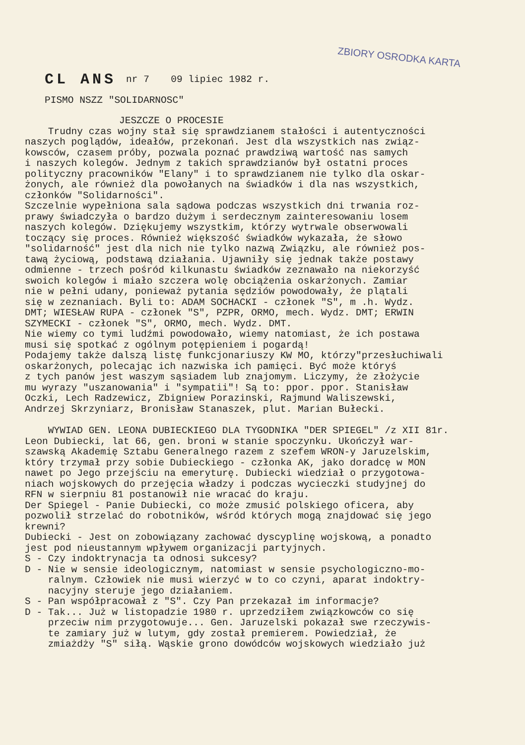ZBIORY OSRODKA KARTA
CL ANS nr 7 09 lipiec 1982 r.
PISMO NSZZ "SOLIDARNOSC"
JESZCZE O PROCESIE
Trudny czas wojny stał się sprawdzianem stałości i autentyczności naszych poglądów, ideałów, przekonań. Jest dla wszystkich nas związ- kowsców, czasem próby, pozwala poznać prawdziwą wartość nas samych i naszych kolegów. Jednym z takich sprawdzianów był ostatni proces polityczny pracowników "Elany" i to sprawdzianem nie tylko dla oskar- żonych, ale również dla powołanych na świadków i dla nas wszystkich, członków "Solidarności". Szczelnie wypełniona sala sądowa podczas wszystkich dni trwania roz- prawy świadczyła o bardzo dużym i serdecznym zainteresowaniu losem naszych kolegów. Dziękujemy wszystkim, którzy wytrwale obserwowali toczący się proces. Również większość świadków wykazała, że słowo "solidarność" jest dla nich nie tylko nazwą Związku, ale również pos- tawą życiową, podstawą działania. Ujawniły się jednak także postawy odmienne - trzech pośród kilkunastu świadków zeznawało na niekorzyść swoich kolegów i miało szczera wolę obciążenia oskarżonych. Zamiar nie w pełni udany, ponieważ pytania sędziów powodowały, że plątali się w zeznaniach. Byli to: ADAM SOCHACKI - członek "S", m .h. Wydz. DMT; WIESŁAW RUPA - członek "S", PZPR, ORMO, mech. Wydz. DMT; ERWIN SZYMECKI - członek "S", ORMO, mech. Wydz. DMT. Nie wiemy co tymi ludźmi powodowało, wiemy natomiast, że ich postawa musi się spotkać z ogólnym potępieniem i pogardą! Podajemy także dalszą listę funkcjonariuszy KW MO, którzy"przesłuchiwali oskarżonych, polecając ich nazwiska ich pamięci. Być może któryś z tych panów jest waszym sąsiadem lub znajomym. Liczymy, że złożycie mu wyrazy "uszanowania" i "sympatii"! Są to: ppor. ppor. Stanisław Oczki, Lech Radzewicz, Zbigniew Porazinski, Rajmund Waliszewski, Andrzej Skrzyniarz, Bronisław Stanaszek, plut. Marian Bułecki.
WYWIAD GEN. LEONA DUBIECKIEGO DLA TYGODNIKA "DER SPIEGEL" /z XII 81r. Leon Dubiecki, lat 66, gen. broni w stanie spoczynku. Ukończył war- szawską Akademię Sztabu Generalnego razem z szefem WRON-y Jaruzelskim, który trzymał przy sobie Dubieckiego - członka AK, jako doradcę w MON nawet po Jego przejściu na emeryturę. Dubiecki wiedział o przygotowa- niach wojskowych do przejęcia władzy i podczas wycieczki studyjnej do RFN w sierpniu 81 postanowił nie wracać do kraju. Der Spiegel - Panie Dubiecki, co może zmusić polskiego oficera, aby pozwolił strzelać do robotników, wśród których mogą znajdować się jego krewni? Dubiecki - Jest on zobowiązany zachować dyscyplinę wojskową, a ponadto jest pod nieustannym wpływem organizacji partyjnych. S - Czy indoktrynacja ta odnosi sukcesy? D - Nie w sensie ideologicznym, natomiast w sensie psychologiczno-mo- ralnym. Człowiek nie musi wierzyć w to co czyni, aparat indoktry- nacyjny steruje jego działaniem. S - Pan współpracował z "S". Czy Pan przekazał im informacje? D - Tak... Już w listopadzie 1980 r. uprzedziłem związkowców co się przeciw nim przygotowuje... Gen. Jaruzelski pokazał swe rzeczywis- te zamiary już w lutym, gdy został premierem. Powiedział, że zmiażdży "S" siłą. Wąskie grono dowódców wojskowych wiedziało już